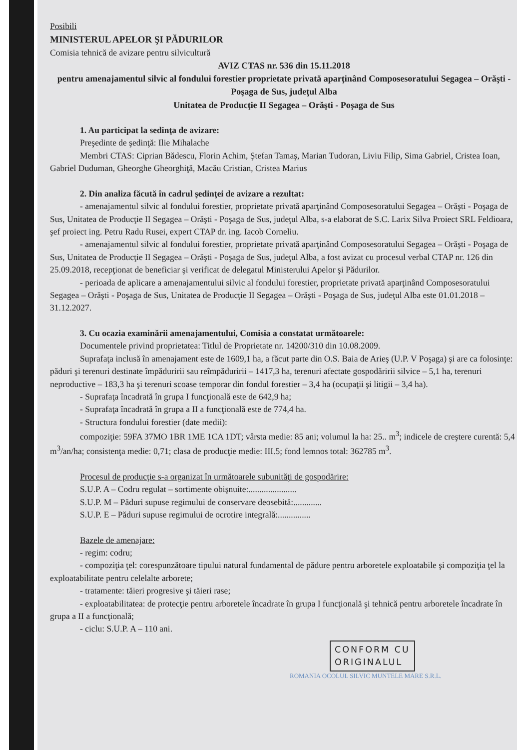Posibili
MINISTERUL APELOR ŞI PĂDURILOR
Comisia tehnică de avizare pentru silvicultură
AVIZ CTAS nr. 536 din 15.11.2018
pentru amenajamentul silvic al fondului forestier proprietate privată aparţinând Composesoratului Segagea – Orăşti - Poşaga de Sus, judeţul Alba
Unitatea de Producţie II Segagea – Orăşti - Poşaga de Sus
1. Au participat la sedinţa de avizare:
Preşedinte de şedinţă: Ilie Mihalache
Membri CTAS: Ciprian Bădescu, Florin Achim, Ştefan Tamaş, Marian Tudoran, Liviu Filip, Sima Gabriel, Cristea Ioan, Gabriel Duduman, Gheorghe Gheorghiţă, Macău Cristian, Cristea Marius
2. Din analiza făcută în cadrul şedinţei de avizare a rezultat:
- amenajamentul silvic al fondului forestier, proprietate privată aparţinând Composesoratului Segagea – Orăşti - Poşaga de Sus, Unitatea de Producţie II Segagea – Orăşti - Poşaga de Sus, judeţul Alba, s-a elaborat de S.C. Larix Silva Proiect SRL Feldioara, şef proiect ing. Petru Radu Rusei, expert CTAP dr. ing. Iacob Corneliu.
- amenajamentul silvic al fondului forestier, proprietate privată aparţinând Composesoratului Segagea – Orăşti - Poşaga de Sus, Unitatea de Producţie II Segagea – Orăşti - Poşaga de Sus, judeţul Alba, a fost avizat cu procesul verbal CTAP nr. 126 din 25.09.2018, recepţionat de beneficiar şi verificat de delegatul Ministerului Apelor şi Pădurilor.
- perioada de aplicare a amenajamentului silvic al fondului forestier, proprietate privată aparţinând Composesoratului Segagea – Orăşti - Poşaga de Sus, Unitatea de Producţie II Segagea – Orăşti - Poşaga de Sus, judeţul Alba este 01.01.2018 – 31.12.2027.
3. Cu ocazia examinării amenajamentului, Comisia a constatat următoarele:
Documentele privind proprietatea: Titlul de Proprietate nr. 14200/310 din 10.08.2009.
Suprafaţa inclusă în amenajament este de 1609,1 ha, a făcut parte din O.S. Baia de Arieş (U.P. V Poşaga) şi are ca folosinţe: păduri şi terenuri destinate împăduririi sau reîmpăduririi – 1417,3 ha, terenuri afectate gospodăririi silvice – 5,1 ha, terenuri neproductive – 183,3 ha şi terenuri scoase temporar din fondul forestier – 3,4 ha (ocupaţii şi litigii – 3,4 ha).
- Suprafaţa încadrată în grupa I funcţională este de 642,9 ha;
- Suprafaţa încadrată în grupa a II a funcţională este de 774,4 ha.
- Structura fondului forestier (date medii):
compoziţie: 59FA 37MO 1BR 1ME 1CA 1DT; vârsta medie: 85 ani; volumul la ha: 25.. m<sup>3</sup>; indicele de creştere curentă: 5,4 m<sup>3</sup>/an/ha; consistenţa medie: 0,71; clasa de producţie medie: III.5; fond lemnos total: 362785 m<sup>3</sup>.
Procesul de producţie s-a organizat în următoarele subunităţi de gospodărire:
S.U.P. A – Codru regulat – sortimente obişnuite:......................
S.U.P. M – Păduri supuse regimului de conservare deosebită:.............
S.U.P. E – Păduri supuse regimului de ocrotire integrală:...............
Bazele de amenajare:
- regim: codru;
- compoziţia ţel: corespunzătoare tipului natural fundamental de pădure pentru arboretele exploatabile şi compoziţia ţel la exploatabilitate pentru celelalte arborete;
- tratamente: tăieri progresive şi tăieri rase;
- exploatabilitatea: de protecţie pentru arboretele încadrate în grupa I funcţională şi tehnică pentru arboretele încadrate în grupa a II a funcţională;
- ciclu: S.U.P. A – 110 ani.
CONFORM CU
ORIGINALUL
ROMANIA OCOLUL SILVIC MUNTELE MARE S.R.L.